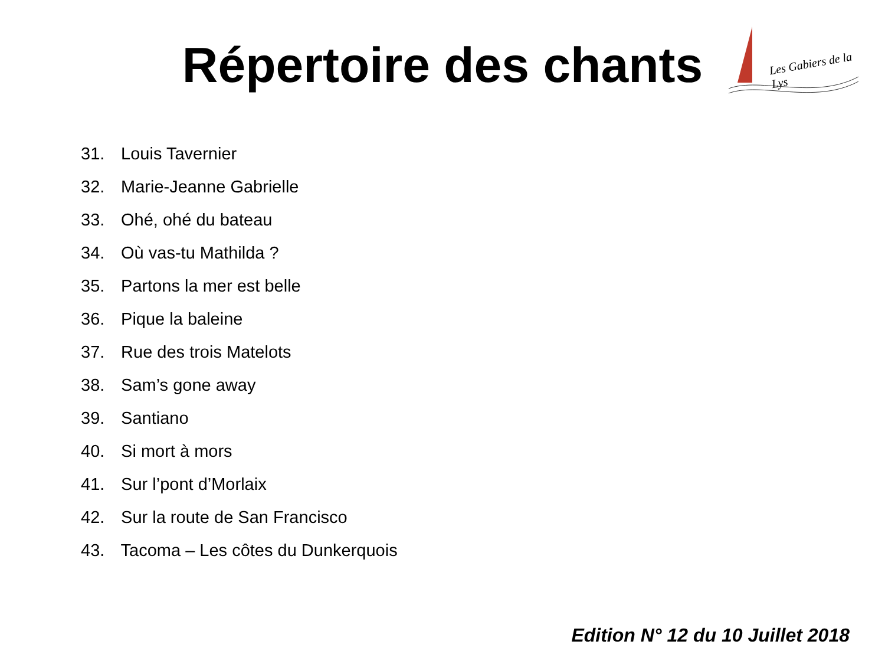Répertoire des chants
Les Gabiers de la Lys
31. Louis Tavernier
32. Marie-Jeanne Gabrielle
33. Ohé, ohé du bateau
34. Où vas-tu Mathilda ?
35. Partons la mer est belle
36. Pique la baleine
37. Rue des trois Matelots
38. Sam’s gone away
39. Santiano
40. Si mort à mors
41. Sur l’pont d’Morlaix
42. Sur la route de San Francisco
43. Tacoma – Les côtes du Dunkerquois
Edition N° 12 du 10 Juillet 2018